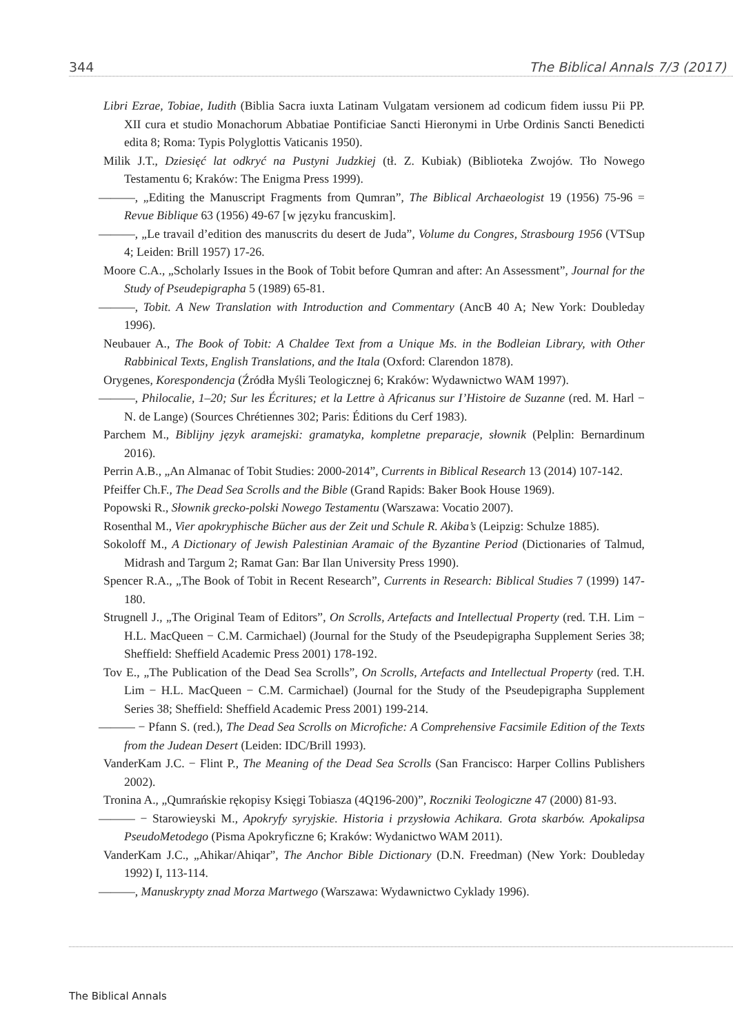344 The Biblical Annals 7/3 (2017)
Libri Ezrae, Tobiae, Iudith (Biblia Sacra iuxta Latinam Vulgatam versionem ad codicum fidem iussu Pii PP. XII cura et studio Monachorum Abbatiae Pontificiae Sancti Hieronymi in Urbe Ordinis Sancti Benedicti edita 8; Roma: Typis Polyglottis Vaticanis 1950).
Milik J.T., Dziesięć lat odkryć na Pustyni Judzkiej (tł. Z. Kubiak) (Biblioteka Zwojów. Tło Nowego Testamentu 6; Kraków: The Enigma Press 1999).
———, „Editing the Manuscript Fragments from Qumran”, The Biblical Archaeologist 19 (1956) 75-96 = Revue Biblique 63 (1956) 49-67 [w języku francuskim].
———, „Le travail d’edition des manuscrits du desert de Juda”, Volume du Congres, Strasbourg 1956 (VTSup 4; Leiden: Brill 1957) 17-26.
Moore C.A., „Scholarly Issues in the Book of Tobit before Qumran and after: An Assessment”, Journal for the Study of Pseudepigrapha 5 (1989) 65-81.
———, Tobit. A New Translation with Introduction and Commentary (AncB 40 A; New York: Doubleday 1996).
Neubauer A., The Book of Tobit: A Chaldee Text from a Unique Ms. in the Bodleian Library, with Other Rabbinical Texts, English Translations, and the Itala (Oxford: Clarendon 1878).
Orygenes, Korespondencja (Źródła Myśli Teologicznej 6; Kraków: Wydawnictwo WAM 1997).
———, Philocalie, 1–20; Sur les Écritures; et la Lettre à Africanus sur I’Histoire de Suzanne (red. M. Harl − N. de Lange) (Sources Chrétiennes 302; Paris: Éditions du Cerf 1983).
Parchem M., Biblijny język aramejski: gramatyka, kompletne preparacje, słownik (Pelplin: Bernardinum 2016).
Perrin A.B., „An Almanac of Tobit Studies: 2000-2014”, Currents in Biblical Research 13 (2014) 107-142.
Pfeiffer Ch.F., The Dead Sea Scrolls and the Bible (Grand Rapids: Baker Book House 1969).
Popowski R., Słownik grecko-polski Nowego Testamentu (Warszawa: Vocatio 2007).
Rosenthal M., Vier apokryphische Bücher aus der Zeit und Schule R. Akiba’s (Leipzig: Schulze 1885).
Sokoloff M., A Dictionary of Jewish Palestinian Aramaic of the Byzantine Period (Dictionaries of Talmud, Midrash and Targum 2; Ramat Gan: Bar Ilan University Press 1990).
Spencer R.A., „The Book of Tobit in Recent Research”, Currents in Research: Biblical Studies 7 (1999) 147-180.
Strugnell J., „The Original Team of Editors”, On Scrolls, Artefacts and Intellectual Property (red. T.H. Lim − H.L. MacQueen − C.M. Carmichael) (Journal for the Study of the Pseudepigrapha Supplement Series 38; Sheffield: Sheffield Academic Press 2001) 178-192.
Tov E., „The Publication of the Dead Sea Scrolls”, On Scrolls, Artefacts and Intellectual Property (red. T.H. Lim − H.L. MacQueen − C.M. Carmichael) (Journal for the Study of the Pseudepigrapha Supplement Series 38; Sheffield: Sheffield Academic Press 2001) 199-214.
——— − Pfann S. (red.), The Dead Sea Scrolls on Microfiche: A Comprehensive Facsimile Edition of the Texts from the Judean Desert (Leiden: IDC/Brill 1993).
VanderKam J.C. − Flint P., The Meaning of the Dead Sea Scrolls (San Francisco: Harper Collins Publishers 2002).
Tronina A., „Qumrańskie rękopisy Księgi Tobiasza (4Q196-200)”, Roczniki Teologiczne 47 (2000) 81-93.
——— − Starowieyski M., Apokryfy syryjskie. Historia i przysłowia Achikara. Grota skarbów. Apokalipsa PseudoMetodego (Pisma Apokryficzne 6; Kraków: Wydanictwo WAM 2011).
VanderKam J.C., „Ahikar/Ahiqar”, The Anchor Bible Dictionary (D.N. Freedman) (New York: Doubleday 1992) I, 113-114.
———, Manuskrypty znad Morza Martwego (Warszawa: Wydawnictwo Cyklady 1996).
The Biblical Annals